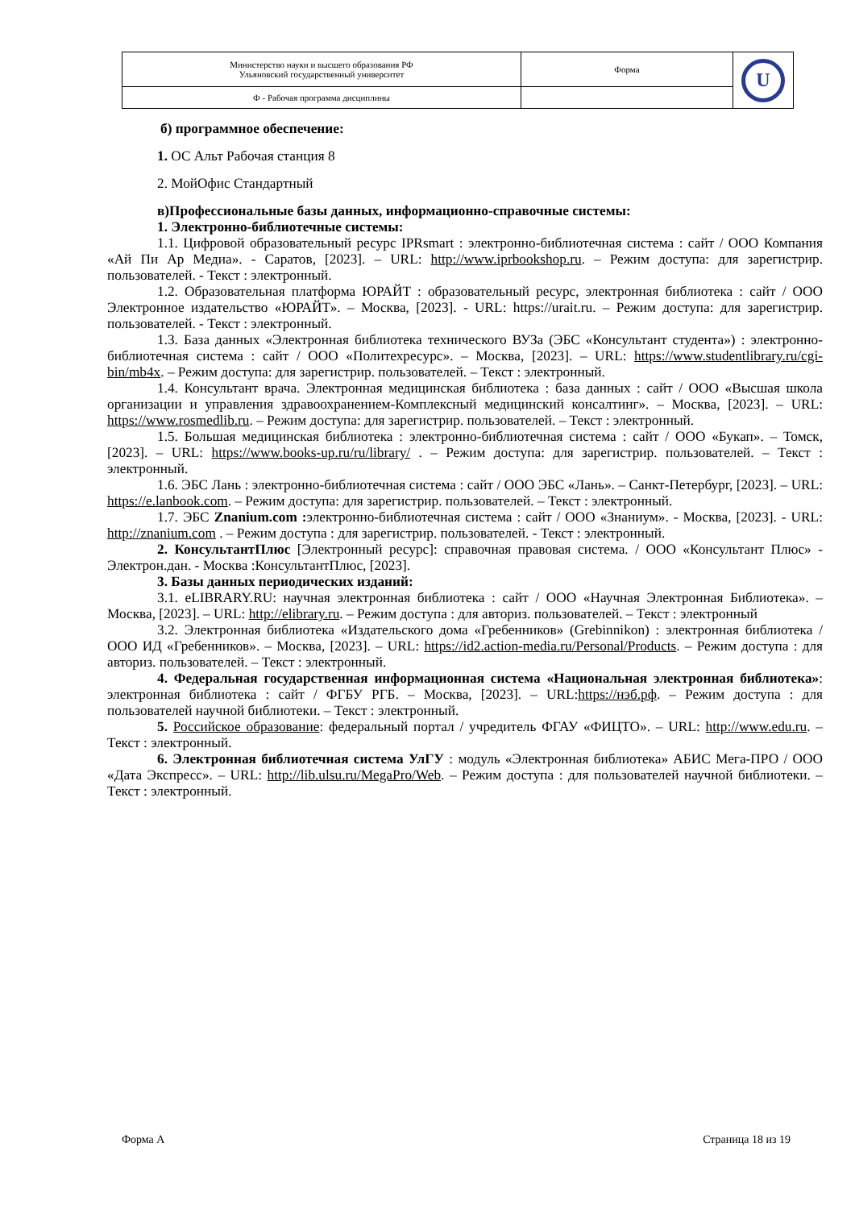| Министерство науки и высшего образования РФ Ульяновский государственный университет | Форма | U |
| Ф - Рабочая программа дисциплины | | |
б) программное обеспечение:
1. ОС Альт Рабочая станция 8
2. МойОфис Стандартный
в)Профессиональные базы данных, информационно-справочные системы:
1. Электронно-библиотечные системы:
1.1. Цифровой образовательный ресурс IPRsmart : электронно-библиотечная система : сайт / ООО Компания «Ай Пи Ар Медиа». - Саратов, [2023]. – URL: http://www.iprbookshop.ru. – Режим доступа: для зарегистрир. пользователей. - Текст : электронный.
1.2. Образовательная платформа ЮРАЙТ : образовательный ресурс, электронная библиотека : сайт / ООО Электронное издательство «ЮРАЙТ». – Москва, [2023]. - URL: https://urait.ru. – Режим доступа: для зарегистрир. пользователей. - Текст : электронный.
1.3. База данных «Электронная библиотека технического ВУЗа (ЭБС «Консультант студента») : электронно-библиотечная система : сайт / ООО «Политехресурс». – Москва, [2023]. – URL: https://www.studentlibrary.ru/cgi-bin/mb4x. – Режим доступа: для зарегистрир. пользователей. – Текст : электронный.
1.4. Консультант врача. Электронная медицинская библиотека : база данных : сайт / ООО «Высшая школа организации и управления здравоохранением-Комплексный медицинский консалтинг». – Москва, [2023]. – URL: https://www.rosmedlib.ru. – Режим доступа: для зарегистрир. пользователей. – Текст : электронный.
1.5. Большая медицинская библиотека : электронно-библиотечная система : сайт / ООО «Букап». – Томск, [2023]. – URL: https://www.books-up.ru/ru/library/ . – Режим доступа: для зарегистрир. пользователей. – Текст : электронный.
1.6. ЭБС Лань : электронно-библиотечная система : сайт / ООО ЭБС «Лань». – Санкт-Петербург, [2023]. – URL: https://e.lanbook.com. – Режим доступа: для зарегистрир. пользователей. – Текст : электронный.
1.7. ЭБС Znanium.com : электронно-библиотечная система : сайт / ООО «Знаниум». - Москва, [2023]. - URL: http://znanium.com . – Режим доступа : для зарегистрир. пользователей. - Текст : электронный.
2. КонсультантПлюс [Электронный ресурс]: справочная правовая система. / ООО «Консультант Плюс» - Электрон.дан. - Москва :КонсультантПлюс, [2023].
3. Базы данных периодических изданий:
3.1. eLIBRARY.RU: научная электронная библиотека : сайт / ООО «Научная Электронная Библиотека». – Москва, [2023]. – URL: http://elibrary.ru. – Режим доступа : для авториз. пользователей. – Текст : электронный
3.2. Электронная библиотека «Издательского дома «Гребенников» (Grebinnikon) : электронная библиотека / ООО ИД «Гребенников». – Москва, [2023]. – URL: https://id2.action-media.ru/Personal/Products. – Режим доступа : для авториз. пользователей. – Текст : электронный.
4. Федеральная государственная информационная система «Национальная электронная библиотека»: электронная библиотека : сайт / ФГБУ РГБ. – Москва, [2023]. – URL:https://нэб.рф. – Режим доступа : для пользователей научной библиотеки. – Текст : электронный.
5. Российское образование: федеральный портал / учредитель ФГАУ «ФИЦТО». – URL: http://www.edu.ru. – Текст : электронный.
6. Электронная библиотечная система УлГУ : модуль «Электронная библиотека» АБИС Мега-ПРО / ООО «Дата Экспресс». – URL: http://lib.ulsu.ru/MegaPro/Web. – Режим доступа : для пользователей научной библиотеки. – Текст : электронный.
Форма А Страница 18 из 19